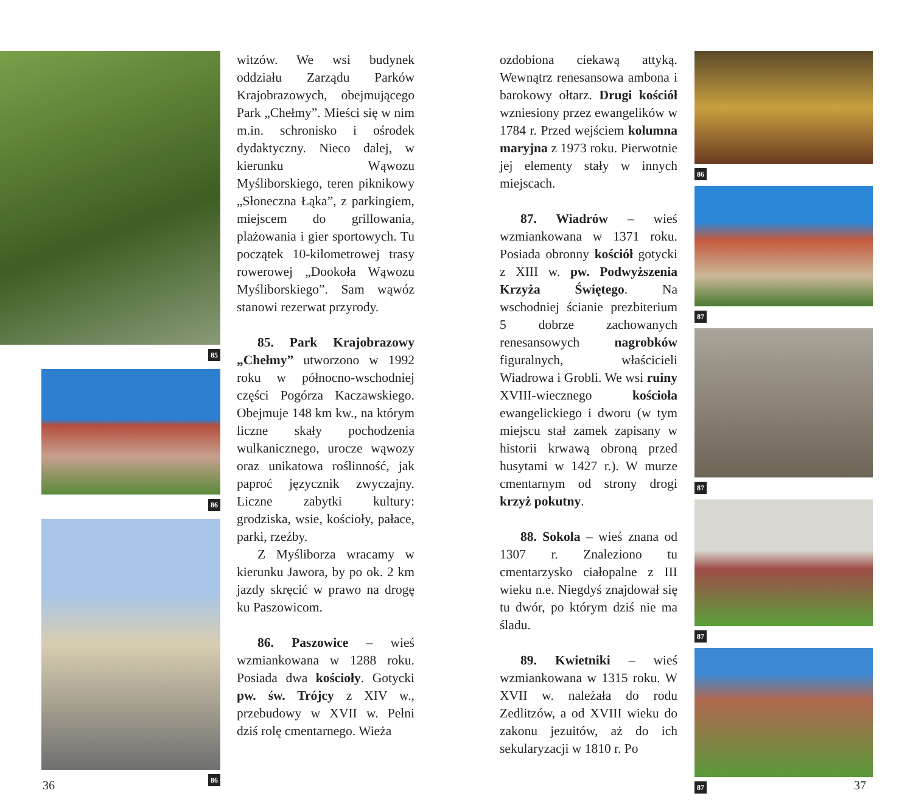85
86
86
witzów. We wsi budynek oddziału Zarządu Parków Krajobrazowych, obejmującego Park „Chełmy”. Mieści się w nim m.in. schronisko i ośrodek dydaktyczny. Nieco dalej, w kierunku Wąwozu Myśliborskiego, teren piknikowy „Słoneczna Łąka”, z parkingiem, miejscem do grillowania, plażowania i gier sportowych. Tu początek 10-kilometrowej trasy rowerowej „Dookoła Wąwozu Myśliborskiego”. Sam wąwóz stanowi rezerwat przyrody.
85. Park Krajobrazowy „Chełmy” utworzono w 1992 roku w północno-wschodniej części Pogórza Kaczawskiego. Obejmuje 148 km kw., na którym liczne skały pochodzenia wulkanicznego, urocze wąwozy oraz unikatowa roślinność, jak paproć języcznik zwyczajny. Liczne zabytki kultury: grodziska, wsie, kościoły, pałace, parki, rzeźby.
Z Myśliborza wracamy w kierunku Jawora, by po ok. 2 km jazdy skręcić w prawo na drogę ku Paszowicom.
86. Paszowice – wieś wzmiankowana w 1288 roku. Posiada dwa kościoły. Gotycki pw. św. Trójcy z XIV w., przebudowy w XVII w. Pełni dziś rolę cmentarnego. Wieża
ozdobiona ciekawą attyką. Wewnątrz renesansowa ambona i barokowy ołtarz. Drugi kościół wzniesiony przez ewangelików w 1784 r. Przed wejściem kolumna maryjna z 1973 roku. Pierwotnie jej elementy stały w innych miejscach.
87. Wiadrów – wieś wzmiankowana w 1371 roku. Posiada obronny kościół gotycki z XIII w. pw. Podwyższenia Krzyża Świętego. Na wschodniej ścianie prezbiterium 5 dobrze zachowanych renesansowych nagrobków figuralnych, właścicieli Wiadrowa i Grobli. We wsi ruiny XVIII-wiecznego kościoła ewangelickiego i dworu (w tym miejscu stał zamek zapisany w historii krwawą obroną przed husytami w 1427 r.). W murze cmentarnym od strony drogi krzyż pokutny.
88. Sokola – wieś znana od 1307 r. Znaleziono tu cmentarzysko ciałopalne z III wieku n.e. Niegdyś znajdował się tu dwór, po którym dziś nie ma śladu.
89. Kwietniki – wieś wzmiankowana w 1315 roku. W XVII w. należała do rodu Zedlitzów, a od XVIII wieku do zakonu jezuitów, aż do ich sekularyzacji w 1810 r. Po
86
87
87
87
87
36 37